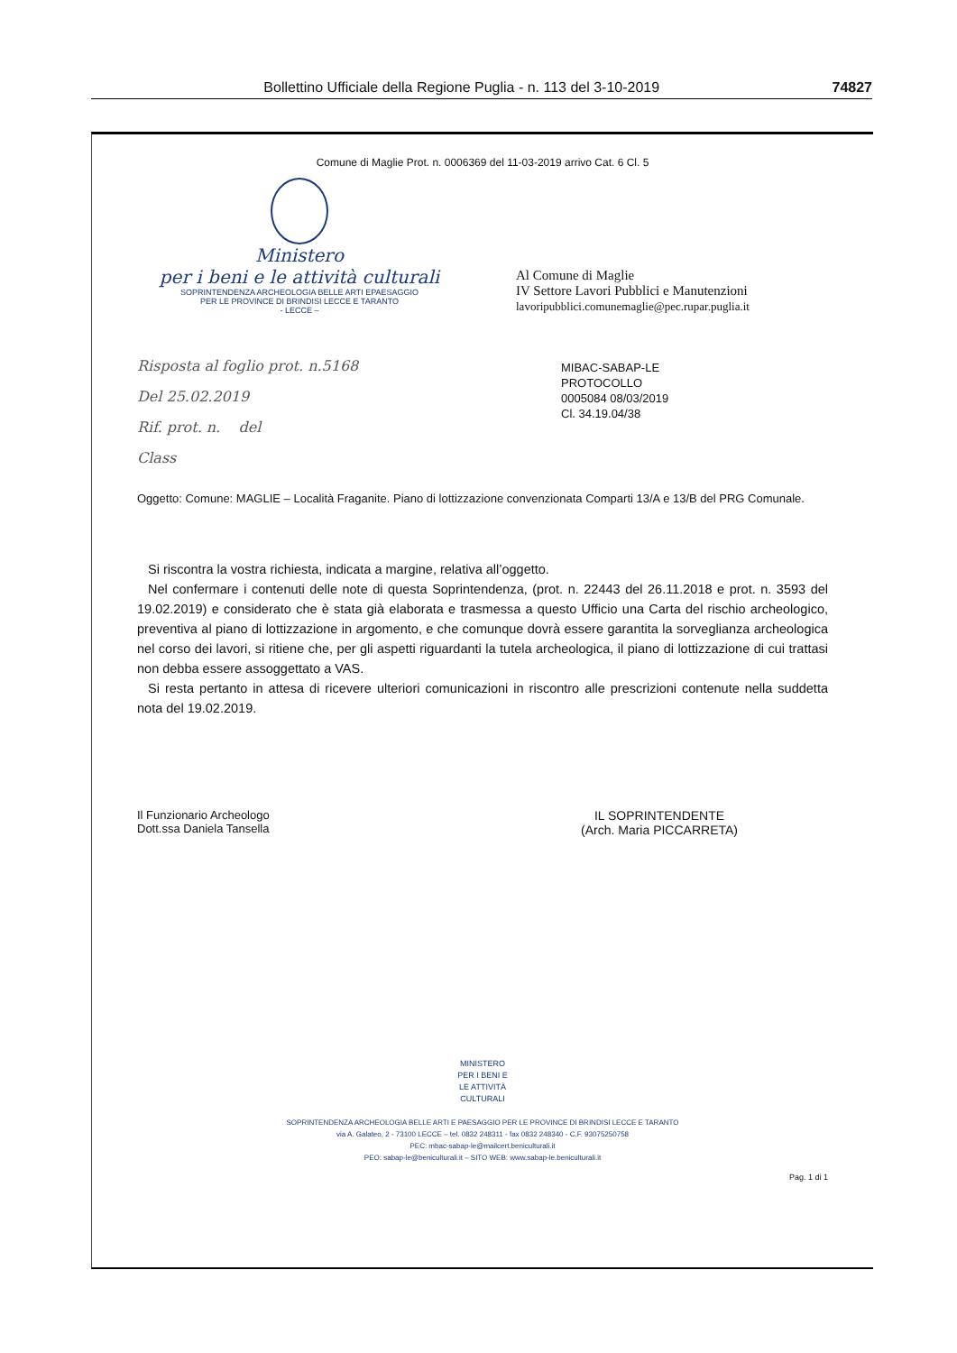Bollettino Ufficiale della Regione Puglia - n. 113 del 3-10-2019 74827
Comune di Maglie Prot. n. 0006369 del 11-03-2019 arrivo Cat. 6 Cl. 5
Ministero
per i beni e le attività culturali
SOPRINTENDENZA ARCHEOLOGIA BELLE ARTI EPAESAGGIO
PER LE PROVINCE DI BRINDISI LECCE E TARANTO
- LECCE –
Al Comune di Maglie
IV Settore Lavori Pubblici e Manutenzioni
lavoripubblici.comunemaglie@pec.rupar.puglia.it
Risposta al foglio prot. n.5168
Del 25.02.2019
Rif. prot. n. del
Class
MIBAC-SABAP-LE
PROTOCOLLO
0005084 08/03/2019
Cl. 34.19.04/38
Oggetto: Comune: MAGLIE – Località Fraganite. Piano di lottizzazione convenzionata Comparti 13/A e 13/B del PRG Comunale.
Si riscontra la vostra richiesta, indicata a margine, relativa all’oggetto.
Nel confermare i contenuti delle note di questa Soprintendenza, (prot. n. 22443 del 26.11.2018 e prot. n. 3593 del 19.02.2019) e considerato che è stata già elaborata e trasmessa a questo Ufficio una Carta del rischio archeologico, preventiva al piano di lottizzazione in argomento, e che comunque dovrà essere garantita la sorveglianza archeologica nel corso dei lavori, si ritiene che, per gli aspetti riguardanti la tutela archeologica, il piano di lottizzazione di cui trattasi non debba essere assoggettato a VAS.
Si resta pertanto in attesa di ricevere ulteriori comunicazioni in riscontro alle prescrizioni contenute nella suddetta nota del 19.02.2019.
Il Funzionario Archeologo
Dott.ssa Daniela Tansella
IL SOPRINTENDENTE
(Arch. Maria PICCARRETA)
MINISTERO
PER I BENI E
LE ATTIVITÀ
CULTURALI
SOPRINTENDENZA ARCHEOLOGIA BELLE ARTI E PAESAGGIO PER LE PROVINCE DI BRINDISI LECCE E TARANTO
via A. Galateo, 2 - 73100 LECCE – tel. 0832 248311 - fax 0832 248340 - C.F. 93075250758
PEC: mbac-sabap-le@mailcert.beniculturali.it
PEO: sabap-le@beniculturali.it – SITO WEB: www.sabap-le.beniculturali.it
Pag. 1 di 1